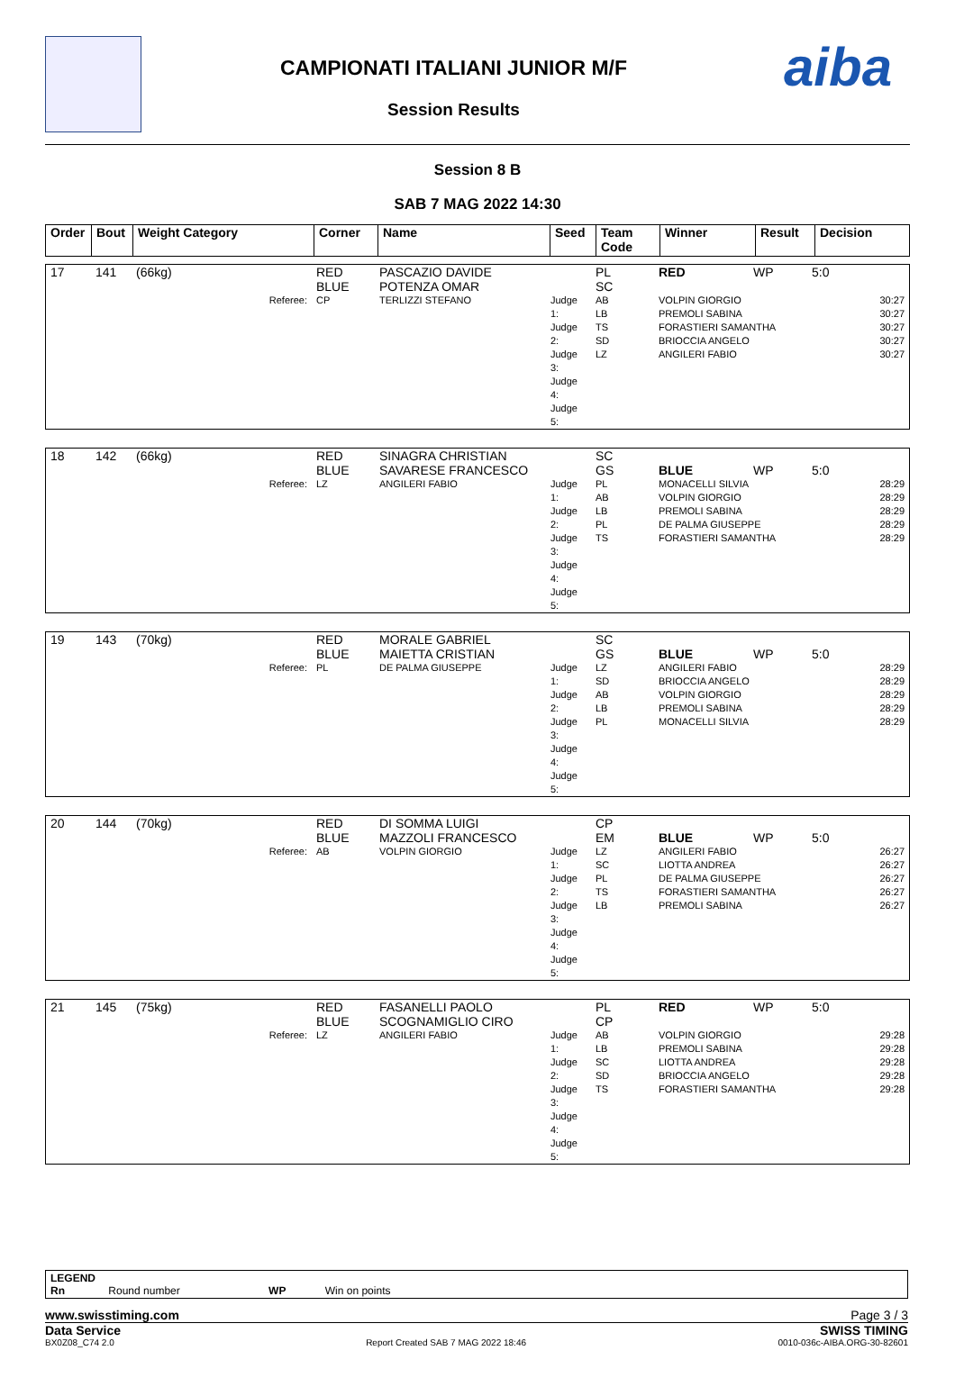CAMPIONATI ITALIANI JUNIOR M/F
Session Results
aiba
Session 8 B
SAB 7 MAG 2022 14:30
| Order | Bout | Weight Category | Corner | Name | Seed | Team Code | Winner | Result | Decision |
| 17 | 141 | (66kg) | RED BLUE | PASCAZIO DAVIDE POTENZA OMAR | | PL SC | RED | WP | 5:0 |
| | | Referee: | CP | TERLIZZI STEFANO | Judge 1: Judge 2: Judge 3: Judge 4: Judge 5: | AB LB TS SD LZ | VOLPIN GIORGIO PREMOLI SABINA FORASTIERI SAMANTHA BRIOCCIA ANGELO ANGILERI FABIO | | 30:27 30:27 30:27 30:27 30:27 |
| 18 | 142 | (66kg) | RED BLUE | SINAGRA CHRISTIAN SAVARESE FRANCESCO | | SC GS | BLUE | WP | 5:0 |
| | | Referee: | LZ | ANGILERI FABIO | Judge 1: Judge 2: Judge 3: Judge 4: Judge 5: | PL AB LB PL TS | MONACELLI SILVIA VOLPIN GIORGIO PREMOLI SABINA DE PALMA GIUSEPPE FORASTIERI SAMANTHA | | 28:29 28:29 28:29 28:29 28:29 |
| 19 | 143 | (70kg) | RED BLUE | MORALE GABRIEL MAIETTA CRISTIAN | | SC GS | BLUE | WP | 5:0 |
| | | Referee: | PL | DE PALMA GIUSEPPE | Judge 1: Judge 2: Judge 3: Judge 4: Judge 5: | LZ SD AB LB PL | ANGILERI FABIO BRIOCCIA ANGELO VOLPIN GIORGIO PREMOLI SABINA MONACELLI SILVIA | | 28:29 28:29 28:29 28:29 28:29 |
| 20 | 144 | (70kg) | RED BLUE | DI SOMMA LUIGI MAZZOLI FRANCESCO | | CP EM | BLUE | WP | 5:0 |
| | | Referee: | AB | VOLPIN GIORGIO | Judge 1: Judge 2: Judge 3: Judge 4: Judge 5: | LZ SC PL TS LB | ANGILERI FABIO LIOTTA ANDREA DE PALMA GIUSEPPE FORASTIERI SAMANTHA PREMOLI SABINA | | 26:27 26:27 26:27 26:27 26:27 |
| 21 | 145 | (75kg) | RED BLUE | FASANELLI PAOLO SCOGNAMIGLIO CIRO | | PL CP | RED | WP | 5:0 |
| | | Referee: | LZ | ANGILERI FABIO | Judge 1: Judge 2: Judge 3: Judge 4: Judge 5: | AB LB SC SD TS | VOLPIN GIORGIO PREMOLI SABINA LIOTTA ANDREA BRIOCCIA ANGELO FORASTIERI SAMANTHA | | 29:28 29:28 29:28 29:28 29:28 |
LEGEND
Rn Round number WP Win on points
www.swisstiming.com Page 3 / 3
Data Service SWISS TIMING
BX0Z08_C74 2.0 Report Created SAB 7 MAG 2022 18:46 0010-036c-AIBA.ORG-30-82601